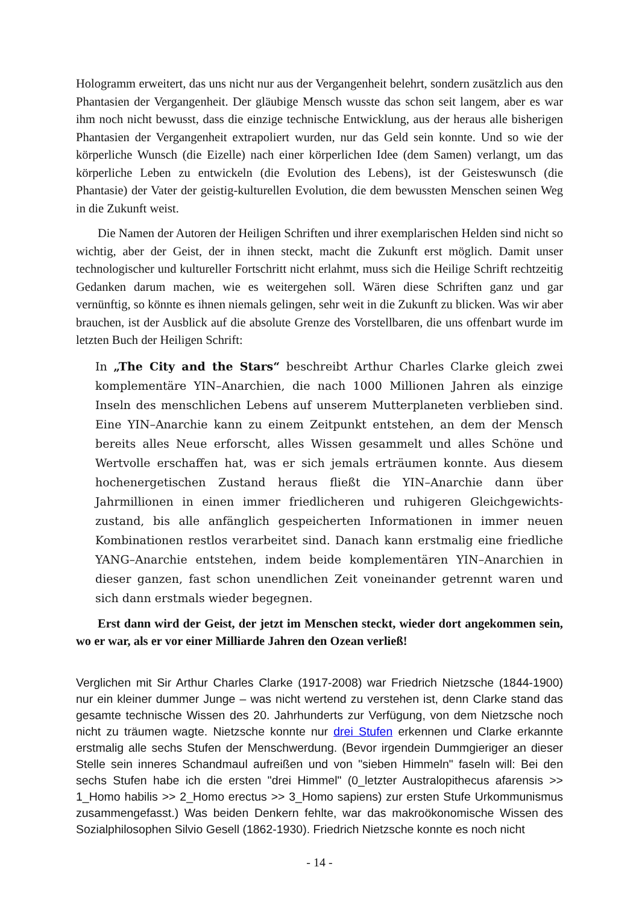Hologramm erweitert, das uns nicht nur aus der Vergangenheit belehrt, sondern zusätzlich aus den Phantasien der Vergangenheit. Der gläubige Mensch wusste das schon seit langem, aber es war ihm noch nicht bewusst, dass die einzige technische Entwicklung, aus der heraus alle bisherigen Phantasien der Vergangenheit extrapoliert wurden, nur das Geld sein konnte. Und so wie der körperliche Wunsch (die Eizelle) nach einer körperlichen Idee (dem Samen) verlangt, um das körperliche Leben zu entwickeln (die Evolution des Lebens), ist der Geisteswunsch (die Phantasie) der Vater der geistig-kulturellen Evolution, die dem bewussten Menschen seinen Weg in die Zukunft weist.
Die Namen der Autoren der Heiligen Schriften und ihrer exemplarischen Helden sind nicht so wichtig, aber der Geist, der in ihnen steckt, macht die Zukunft erst möglich. Damit unser technologischer und kultureller Fortschritt nicht erlahmt, muss sich die Heilige Schrift rechtzeitig Gedanken darum machen, wie es weitergehen soll. Wären diese Schriften ganz und gar vernünftig, so könnte es ihnen niemals gelingen, sehr weit in die Zukunft zu blicken. Was wir aber brauchen, ist der Ausblick auf die absolute Grenze des Vorstellbaren, die uns offenbart wurde im letzten Buch der Heiligen Schrift:
In „The City and the Stars“ beschreibt Arthur Charles Clarke gleich zwei komplementäre YIN–Anarchien, die nach 1000 Millionen Jahren als einzige Inseln des menschlichen Lebens auf unserem Mutterplaneten verblieben sind. Eine YIN–Anarchie kann zu einem Zeitpunkt entstehen, an dem der Mensch bereits alles Neue erforscht, alles Wissen gesammelt und alles Schöne und Wertvolle erschaffen hat, was er sich jemals erträumen konnte. Aus diesem hochenergetischen Zustand heraus fließt die YIN–Anarchie dann über Jahrmillionen in einen immer friedlicheren und ruhigeren Gleichgewichts-zustand, bis alle anfänglich gespeicherten Informationen in immer neuen Kombinationen restlos verarbeitet sind. Danach kann erstmalig eine friedliche YANG–Anarchie entstehen, indem beide komplementären YIN–Anarchien in dieser ganzen, fast schon unendlichen Zeit voneinander getrennt waren und sich dann erstmals wieder begegnen.
Erst dann wird der Geist, der jetzt im Menschen steckt, wieder dort angekommen sein, wo er war, als er vor einer Milliarde Jahren den Ozean verließ!
Verglichen mit Sir Arthur Charles Clarke (1917-2008) war Friedrich Nietzsche (1844-1900) nur ein kleiner dummer Junge – was nicht wertend zu verstehen ist, denn Clarke stand das gesamte technische Wissen des 20. Jahrhunderts zur Verfügung, von dem Nietzsche noch nicht zu träumen wagte. Nietzsche konnte nur drei Stufen erkennen und Clarke erkannte erstmalig alle sechs Stufen der Menschwerdung. (Bevor irgendein Dummgieriger an dieser Stelle sein inneres Schandmaul aufreißen und von "sieben Himmeln" faseln will: Bei den sechs Stufen habe ich die ersten "drei Himmel" (0_letzter Australopithecus afarensis >> 1_Homo habilis >> 2_Homo erectus >> 3_Homo sapiens) zur ersten Stufe Urkommunismus zusammengefasst.) Was beiden Denkern fehlte, war das makroökonomische Wissen des Sozialphilosophen Silvio Gesell (1862-1930). Friedrich Nietzsche konnte es noch nicht
- 14 -